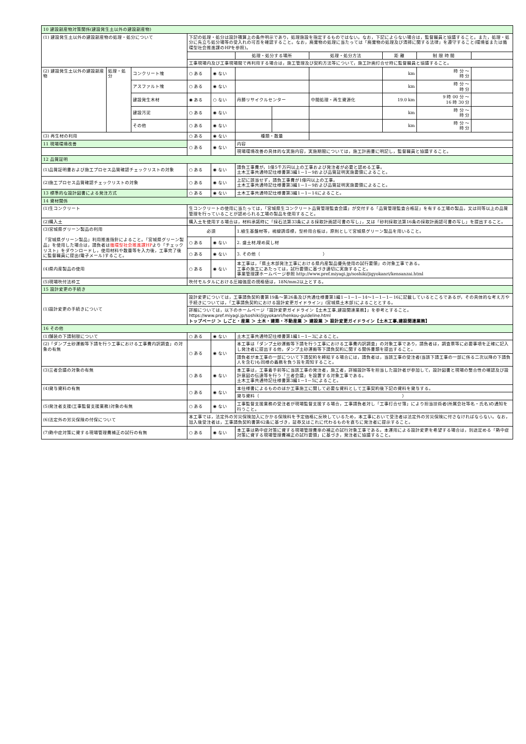| 10 建設副産物対策関係(建設発生土以外の建設副産物) | | | | | | | | | | |
| (1) 建設発生土以外の建設副産物の処理・処分について | | | 下記の処理・処分は設計積算上の条件明示であり，処理施設を指定するものではない。なお，下記によらない場合は，監督職員と協議すること。また，処理・処分に先立ち処分場等の受入れの可否を確認すること。なお，廃棄物の処理に当たっては「廃棄物の処理及び清掃に関する法律」を遵守すること(環境省または循環型社会推進課のHPを参照)。 | | | | | | | |
| | | | | | 処理・処分する場所 | | 処理・処分方法 | 距 離 | 制 限 時 間 | |
| | | | 工事現場内及び工事現場間で再利用する場合は，施工管理及び契約方法等について，施工計画打合せ時に監督職員と協議すること。 | | | | | | | |
| (2) 建設発生土以外の建設副産物 | 処理・処分 | コンクリート塊 | ○ ある | ◉ ない | | | | km | 時 分 ～ 時 分 | |
| | | アスファルト塊 | ○ ある | ◉ ない | | | | km | 時 分 ～ 時 分 | |
| | | 建設発生木材 | ◉ ある | ○ ない | 丹勝リサイクルセンター | | 中間処理・再生資源化 | 19.0 km | 9 時 00 分 ～ 16 時 30 分 | |
| | | 建設汚泥 | ○ ある | ◉ ない | | | | km | 時 分 ～ 時 分 | |
| | | その他 | ○ ある | ◉ ない | | | | km | 時 分 ～ 時 分 | |
| (3) 再生材の利用 | | | ○ ある | ◉ ない | 種類・数量 | | | | | |
| 11 現場環境改善 | | | ○ ある | ◉ ない | 内容 | | | | | |
| | | | | | 現場環境改善の具体的な実施内容，実施期間については，施工計画書に明記し，監督職員と協議すること。 | | | | | |
| 12 品質証明 | | | | | | | | | | |
| (1)品質証明書および施工プロセス品質確認チェックリストの対象 | | | ○ ある | ◉ ない | 請負工事費が，1億5千万円以上の工事および発注者が必要と認める工事。 土木工事共通特記仕様書第3編1－1－9および品質証明実施要領によること。 | | | | | |
| (2)施工プロセス品質確認チェックリストの対象 | | | ○ ある | ◉ ない | 上記に該当せず，請負工事費が1億円以上の工事。 土木工事共通特記仕様書第3編1－1－9および品質証明実施要領によること。 | | | | | |
| 13 標準的な設計図書による発注方式 | | | ○ ある | ◉ ない | 土木工事共通特記仕様書第3編1－1－14によること。 | | | | | |
| 14 資材関係 | | | | | | | | | | |
| (1)生コンクリート | | | 生コンクリートの使用に当たっては，「宮城県生コンクリート品質管理監査会議」が交付する「品質管理監査合格証」を有する工場の製品，又は同等以上の品質管理を行っていることが認められる工場の製品を使用すること。 | | | | | | | |
| (2)購入土 | | | 購入土を使用する場合は，材料承諾時に「採石法第33条による採取計画認可書の写し」，又は「砂利採取法第16条の採取計画認可書の写し」を提出すること。 | | | | | | | |
| (3)宮城県グリーン製品の利用 「宮城県グリーン製品」利用推進指針によること。「宮城県グリーン製品」を使用した場合は，請負者は 循環型社会推進課HP より「チェックリスト」をダウンロードし，使用材料や数量等を入力後，工事完了後に監督職員に提出(電子メール)すること。 | | | 必須 | | 1.植生基盤材等，視線誘導標，型枠用合板は，原則として宮城県グリーン製品を用いること。 | | | | | |
| | | | ○ ある | ◉ ない | 2. 盛土材,埋め戻し材 | | | | | |
| | | | ○ ある | ◉ ない | 3. その他（ ） | | | | | |
| (4)県内産製品の使用 | | | ○ ある | ◉ ない | 本工事は，「県土木部発注工事における県内産製品優先使用の試行要領」の対象工事である。 工事の施工にあたっては，試行要領に基づき適切に実施すること。 事業管理課ホームページ参照 http://www.pref.miyagi.jp/soshiki/jigyokanri/kensanzai.html | | | | | |
| (5)現場吹付法枠工 | | | 吹付モルタルにおける圧縮強度の規格値は，18N/mm2以上とする。 | | | | | | | |
| 15 設計変更の手続き | | | | | | | | | | |
| (1)設計変更の手続きについて | | | 設計変更については，工事請負契約書第19条～第26条及び共通仕様書第1編1－1－1－14～1－1－1－16に記載しているところであるが，その具体的な考え方や手続きについては，「工事請負契約における設計変更ガイドライン」(宮城県土木部)によることとする。 | | | | | | | |
| | | | 詳細については，以下のホームページ「設計変更ガイドライン【土木工事,建設関連業務】」を参考とすること。 https://www.pref.miyagi.jp/soshiki/jigyokanri/henkou-guideline.html トップページ ＞ しごと・産業 ＞ 土木・建築・不動産業 ＞ 建設業 ＞ 設計変更ガイドライン【土木工事,建設関連業務】 | | | | | | | |
| 16 その他 | | | | | | | | | | |
| (1)舗装の下請制限について | | | ○ ある | ◉ ない | 土木工事共通特記仕様書第1編1－1－3によること。 | | | | | |
| (2)「ダンプ土砂運搬等下請を行う工事における工事費内訳調査」の対象の有無 | | | ○ ある | ◉ ない | 本工事は「ダンプ土砂運搬等下請を行う工事における工事費内訳調査」の対象工事であり，請負者は，調査票等に必要事項を正確に記入し発注者に提出する他，ダンプ土砂運搬等下請負契約に関する関係書類を提出すること。 | | | | | |
| | | | | | 請負者が本工事の一部について下請契約を締結する場合には，請負者は，当該工事の受注者(当該下請工事の一部に係る二次以降の下請負人を含む)も同様の義務を負う旨を周知すること。 | | | | | |
| (3)三者会議の対象の有無 | | | ○ ある | ◉ ない | 本工事は，工事着手前等に当該工事の発注者，施工者，詳細設計等を担当した設計者が参加して，設計図書と現場の整合性の確認及び設計意図の伝達等を行う「三者会議」を設置する対象工事である。 土木工事共通特記仕様書第3編1－1－5によること。 | | | | | |
| (4)貸与資料の有無 | | | ○ ある | ◉ ない | 本仕様書によるもののほか工事施工に関して必要な資料として工事契約後下記の資料を貸与する。 | | | | | |
| | | | | | 貸与資料（ ） | | | | | |
| (5)発注者支援(工事監督支援業務)対象の有無 | | | ○ ある | ◉ ない | 工事監督支援業務の受注者が現場監督支援する場合，工事請負者対し「工事打合せ簿」により担当技術者(所属会社等名・氏名)の通知を行うこと。 | | | | | |
| (6)法定外の労災保険の付保について | | | 本工事では，法定外の労災保険加入にかかる保険料を予定価格に反映しているため，本工事において受注者は法定外の労災保険に付さなければならない。なお，加入後受注者は，工事請負契約書第62条に基づき，証券又はこれに代わるものを直ちに発注者に提示すること。 | | | | | | | |
| (7)熱中症対策に資する現場管理費補正の試行の有無 | | | ○ ある | ◉ ない | 本工事は熱中症対策に資する現場管理費率の補正の試行対象工事である。本運用による設計変更を希望する場合は，別途定める「熱中症対策に資する現場管理費補正の試行要領」に基づき，発注者に協議すること。 | | | | | |